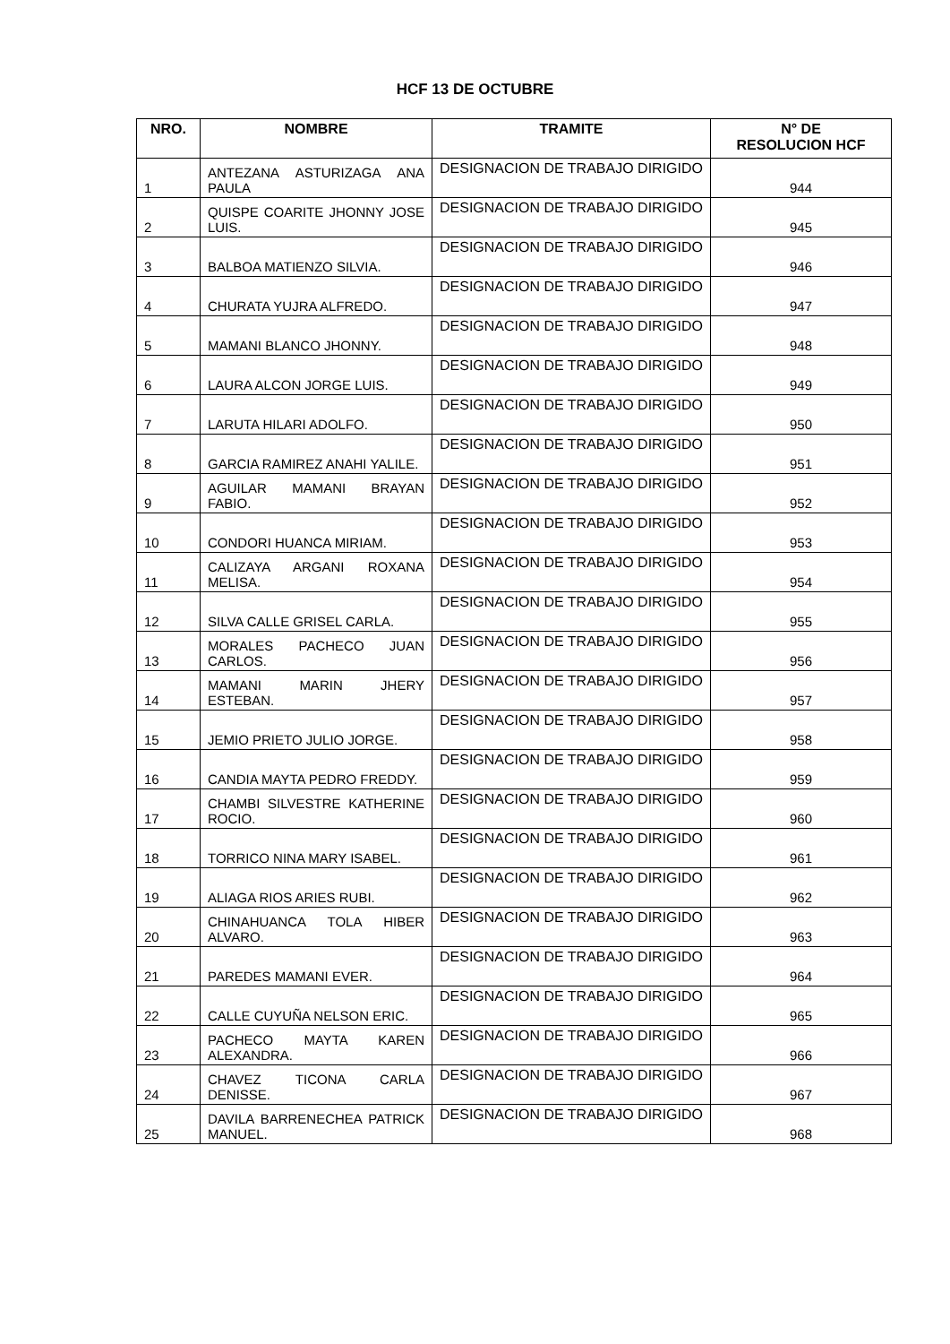HCF 13 DE OCTUBRE
| NRO. | NOMBRE | TRAMITE | N° DE RESOLUCION HCF |
| --- | --- | --- | --- |
| 1 | ANTEZANA ASTURIZAGA ANA PAULA | DESIGNACION DE TRABAJO DIRIGIDO | 944 |
| 2 | QUISPE COARITE JHONNY JOSE LUIS. | DESIGNACION DE TRABAJO DIRIGIDO | 945 |
| 3 | BALBOA MATIENZO SILVIA. | DESIGNACION DE TRABAJO DIRIGIDO | 946 |
| 4 | CHURATA YUJRA ALFREDO. | DESIGNACION DE TRABAJO DIRIGIDO | 947 |
| 5 | MAMANI BLANCO JHONNY. | DESIGNACION DE TRABAJO DIRIGIDO | 948 |
| 6 | LAURA ALCON JORGE LUIS. | DESIGNACION DE TRABAJO DIRIGIDO | 949 |
| 7 | LARUTA HILARI ADOLFO. | DESIGNACION DE TRABAJO DIRIGIDO | 950 |
| 8 | GARCIA RAMIREZ ANAHI YALILE. | DESIGNACION DE TRABAJO DIRIGIDO | 951 |
| 9 | AGUILAR MAMANI BRAYAN FABIO. | DESIGNACION DE TRABAJO DIRIGIDO | 952 |
| 10 | CONDORI HUANCA MIRIAM. | DESIGNACION DE TRABAJO DIRIGIDO | 953 |
| 11 | CALIZAYA ARGANI ROXANA MELISA. | DESIGNACION DE TRABAJO DIRIGIDO | 954 |
| 12 | SILVA CALLE GRISEL CARLA. | DESIGNACION DE TRABAJO DIRIGIDO | 955 |
| 13 | MORALES PACHECO JUAN CARLOS. | DESIGNACION DE TRABAJO DIRIGIDO | 956 |
| 14 | MAMANI MARIN JHERY ESTEBAN. | DESIGNACION DE TRABAJO DIRIGIDO | 957 |
| 15 | JEMIO PRIETO JULIO JORGE. | DESIGNACION DE TRABAJO DIRIGIDO | 958 |
| 16 | CANDIA MAYTA PEDRO FREDDY. | DESIGNACION DE TRABAJO DIRIGIDO | 959 |
| 17 | CHAMBI SILVESTRE KATHERINE ROCIO. | DESIGNACION DE TRABAJO DIRIGIDO | 960 |
| 18 | TORRICO NINA MARY ISABEL. | DESIGNACION DE TRABAJO DIRIGIDO | 961 |
| 19 | ALIAGA RIOS ARIES RUBI. | DESIGNACION DE TRABAJO DIRIGIDO | 962 |
| 20 | CHINAHUANCA TOLA HIBER ALVARO. | DESIGNACION DE TRABAJO DIRIGIDO | 963 |
| 21 | PAREDES MAMANI EVER. | DESIGNACION DE TRABAJO DIRIGIDO | 964 |
| 22 | CALLE CUYUÑA NELSON ERIC. | DESIGNACION DE TRABAJO DIRIGIDO | 965 |
| 23 | PACHECO MAYTA KAREN ALEXANDRA. | DESIGNACION DE TRABAJO DIRIGIDO | 966 |
| 24 | CHAVEZ TICONA CARLA DENISSE. | DESIGNACION DE TRABAJO DIRIGIDO | 967 |
| 25 | DAVILA BARRENECHEA PATRICK MANUEL. | DESIGNACION DE TRABAJO DIRIGIDO | 968 |